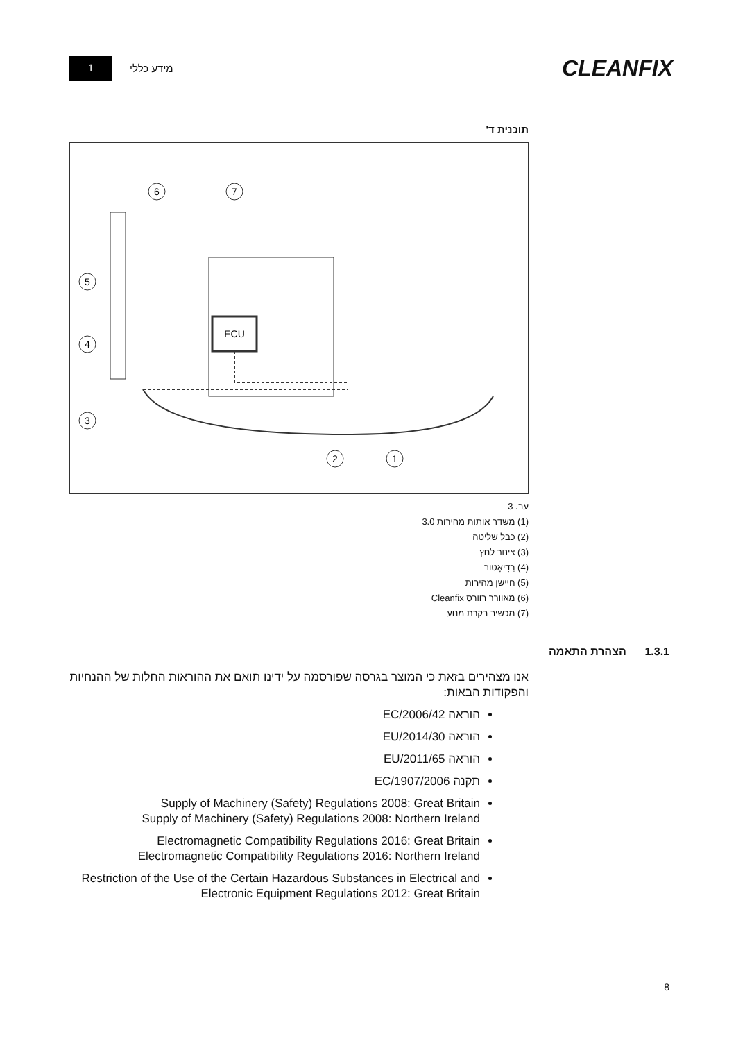1
מידע כללי
CLEANFIX
תוכנית ד'
ECU
6
7
5
4
3
2
1
עב. 3
(1) משדר אותות מהירות 3.0
(2) כבל שליטה
(3) צינור לחץ
(4) רַדִיאָטוֹר
(5) חיישן מהירות
(6) מאוורר רוורס Cleanfix
(7) מכשיר בקרת מנוע
1.3.1 הצהרת התאמה
אנו מצהירים בזאת כי המוצר בגרסה שפורסמה על ידינו תואם את ההוראות החלות של ההנחיות והפקודות הבאות:
הוראה EC/2006/42
הוראה EU/2014/30
הוראה EU/2011/65
תקנה EC/1907/2006
Supply of Machinery (Safety) Regulations 2008: Great Britain
Supply of Machinery (Safety) Regulations 2008: Northern Ireland
Electromagnetic Compatibility Regulations 2016: Great Britain
Electromagnetic Compatibility Regulations 2016: Northern Ireland
Restriction of the Use of the Certain Hazardous Substances in Electrical and Electronic Equipment Regulations 2012: Great Britain
8